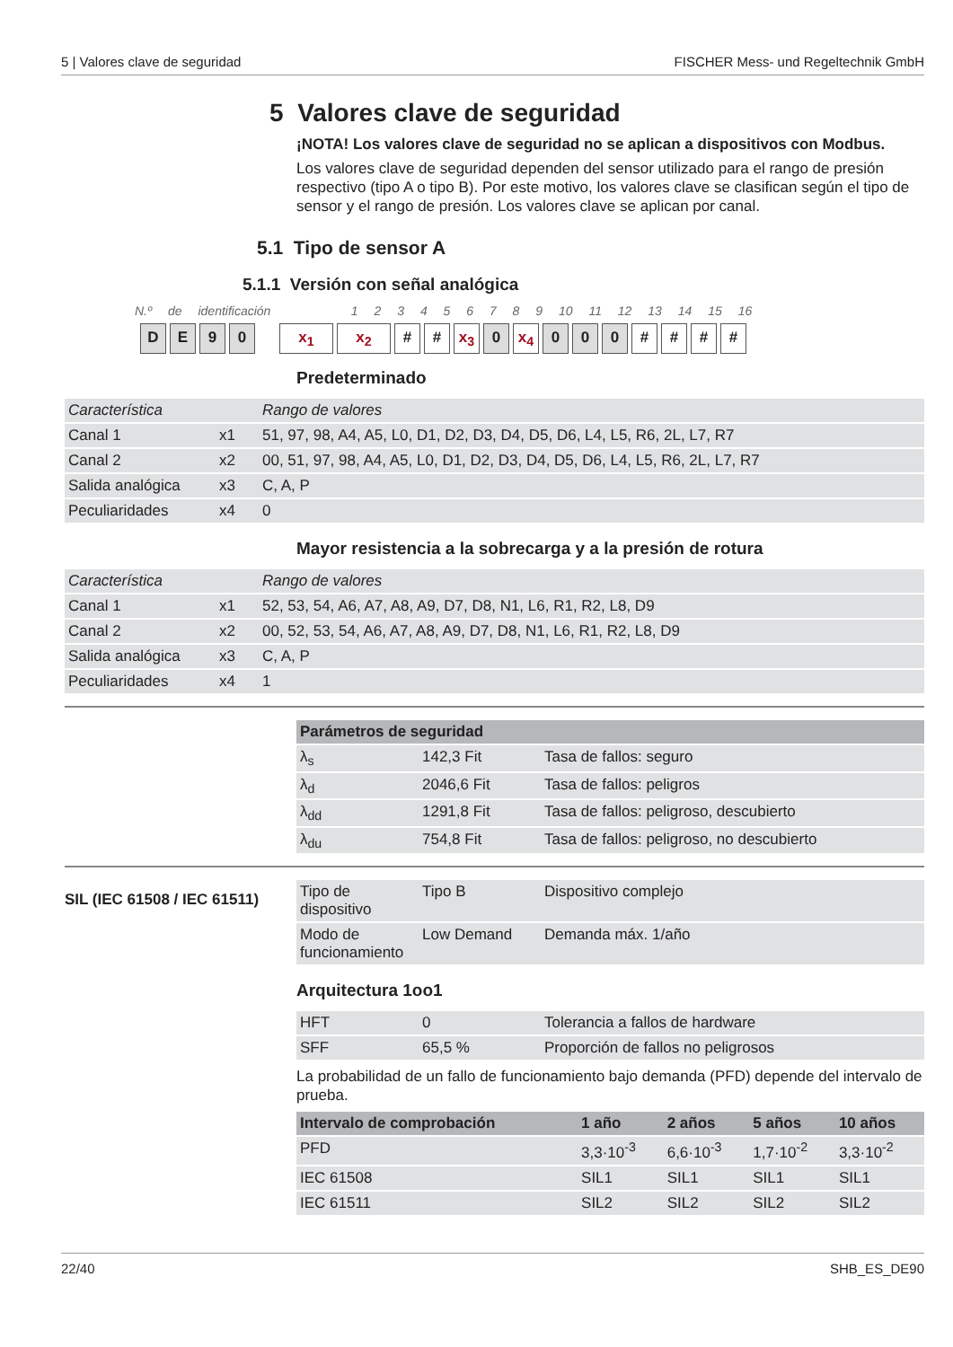5 | Valores clave de seguridad FISCHER Mess- und Regeltechnik GmbH
5 Valores clave de seguridad
¡NOTA! Los valores clave de seguridad no se aplican a dispositivos con Modbus.
Los valores clave de seguridad dependen del sensor utilizado para el rango de presión respectivo (tipo A o tipo B). Por este motivo, los valores clave se clasifican según el tipo de sensor y el rango de presión. Los valores clave se aplican por canal.
5.1 Tipo de sensor A
5.1.1 Versión con señal analógica
N.º de identificación 1 2 3 4 5 6 7 8 9 10 11 12 13 14 15 16
DE 90 x<sub>1</sub> x<sub>2</sub> # # x<sub>3</sub> 0 x<sub>4</sub> 0 0 0 # # # #
Predeterminado
| Característica | | Rango de valores |
| Canal 1 | x1 | 51, 97, 98, A4, A5, L0, D1, D2, D3, D4, D5, D6, L4, L5, R6, 2L, L7, R7 |
| Canal 2 | x2 | 00, 51, 97, 98, A4, A5, L0, D1, D2, D3, D4, D5, D6, L4, L5, R6, 2L, L7, R7 |
| Salida analógica | x3 | C, A, P |
| Peculiaridades | x4 | 0 |
Mayor resistencia a la sobrecarga y a la presión de rotura
| Característica | | Rango de valores |
| Canal 1 | x1 | 52, 53, 54, A6, A7, A8, A9, D7, D8, N1, L6, R1, R2, L8, D9 |
| Canal 2 | x2 | 00, 52, 53, 54, A6, A7, A8, A9, D7, D8, N1, L6, R1, R2, L8, D9 |
| Salida analógica | x3 | C, A, P |
| Peculiaridades | x4 | 1 |
| Parámetros de seguridad | | |
| --- | --- | --- |
| λ<sub>s</sub> | 142,3 Fit | Tasa de fallos: seguro |
| λ<sub>d</sub> | 2046,6 Fit | Tasa de fallos: peligros |
| λ<sub>dd</sub> | 1291,8 Fit | Tasa de fallos: peligroso, descubierto |
| λ<sub>du</sub> | 754,8 Fit | Tasa de fallos: peligroso, no descubierto |
SIL (IEC 61508 / IEC 61511)
| Tipo de dispositivo | Tipo B | Dispositivo complejo |
| Modo de funcionamiento | Low Demand | Demanda máx. 1/año |
Arquitectura 1oo1
| HFT | 0 | Tolerancia a fallos de hardware |
| SFF | 65,5 % | Proporción de fallos no peligrosos |
La probabilidad de un fallo de funcionamiento bajo demanda (PFD) depende del intervalo de prueba.
| Intervalo de comprobación | 1 año | 2 años | 5 años | 10 años |
| --- | --- | --- | --- | --- |
| PFD | 3,3·10<sup>-3</sup> | 6,6·10<sup>-3</sup> | 1,7·10<sup>-2</sup> | 3,3·10<sup>-2</sup> |
| IEC 61508 | SIL1 | SIL1 | SIL1 | SIL1 |
| IEC 61511 | SIL2 | SIL2 | SIL2 | SIL2 |
22/40 SHB_ES_DE90